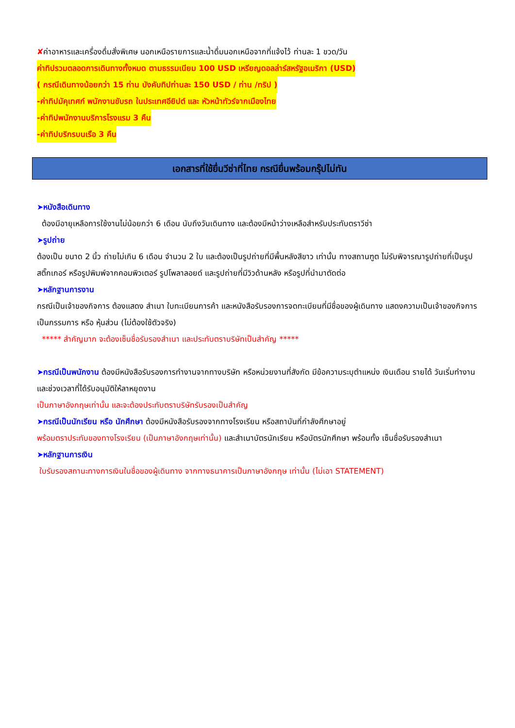✘ค่าอาหารและเครื่องดื่มสั่งพิเศษ นอกเหนือรายการและน้ำดื่มนอกเหนือจากที่แจ้งไว้ ท่านละ 1 ขวด/วัน
ค่าทิปรวมตลอดการเดินทางทั้งหมด ตามธรรมเนียม 100 USD เหรียญดอลล่าร์สหรัฐอเมริกา (USD)
( กรณีเดินทางน้อยกว่า 15 ท่าน บังคับทิปท่านละ 150 USD / ท่าน /ทริป )
-ค่าทิปมัคุเทศก์ พนักงานขับรถ ในประเทศอียิปต์ และ หัวหน้าทัวร์จากเมืองไทย
-ค่าทิปพนักงานบริการโรงแรม 3 คืน
-ค่าทิปบริกรบนเรือ 3 คืน
เอกสารที่ใช้ยื่นวีซ่าที่ไทย กรณียื่นพร้อมกรุ๊ปไม่ทัน
➤หนังสือเดินทาง
ต้องมีอายุเหลือการใช้งานไม่น้อยกว่า 6 เดือน นับถึงวันเดินทาง และต้องมีหน้าว่างเหลือสำหรับประทับตราวีซ่า
➤รูปถ่าย
ต้องเป็น ขนาด 2 นิ้ว ถ่ายไม่เกิน 6 เดือน จำนวน 2 ใบ และต้องเป็นรูปถ่ายที่มีพื้นหลังสีขาว เท่านั้น ทางสถานฑูต ไม่รับพิจารณารูปถ่ายที่เป็นรูปสติ๊กเกอร์ หรือรูปพิมพ์จากคอมพิวเตอร์ รูปโพลาลอยด์ และรูปถ่ายที่มีวิวด้านหลัง หรือรูปที่นำมาตัดต่อ
➤หลักฐานการงาน
กรณีเป็นเจ้าของกิจการ ต้องแสดง สำเนา ใบทะเบียนการค้า และหนังสือรับรองการจดทะเบียนที่มีชื่อของผู้เดินทาง แสดงความเป็นเจ้าของกิจการ เป็นกรรมการ หรือ หุ้นส่วน (ไม่ต้องใช้ตัวจริง)
***** สำคัญมาก จะต้องเซ็นชื่อรับรองสำเนา และประทับตราบริษัทเป็นสำคัญ *****
➤กรณีเป็นพนักงาน ต้องมีหนังสือรับรองการทำงานจากทางบริษัท หรือหน่วยงานที่สังกัด มีข้อความระบุตำแหน่ง เงินเดือน รายได้ วันเริ่มทำงาน และช่วงเวลาที่ได้รับอนุมัติให้ลาหยุดงาน
เป็นภาษาอังกฤษเท่านั้น และจะต้องประทับตราบริษัทรับรองเป็นสำคัญ
➤กรณีเป็นนักเรียน หรือ นักศึกษา ต้องมีหนังสือรับรองจากทางโรงเรียน หรือสถาบันที่กำลังศึกษาอยู่
พร้อมตราประทับของทางโรงเรียน (เป็นภาษาอังกฤษเท่านั้น) และสำเนาบัตรนักเรียน หรือบัตรนักศึกษา พร้อมทั้ง เซ็นชื่อรับรองสำเนา
➤หลักฐานการเงิน
ใบรับรองสถานะทางการเงินในชื่อของผู้เดินทาง จากทางธนาคารเป็นภาษาอังกฤษ เท่านั้น (ไม่เอา STATEMENT)